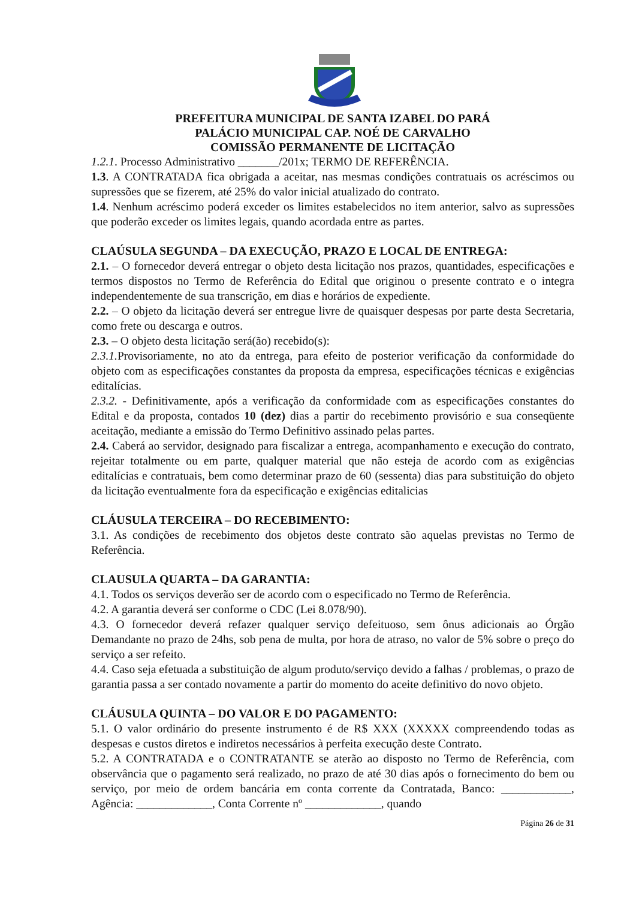PREFEITURA MUNICIPAL DE SANTA IZABEL DO PARÁ
PALÁCIO MUNICIPAL CAP. NOÉ DE CARVALHO
COMISSÃO PERMANENTE DE LICITAÇÃO
1.2.1. Processo Administrativo _______/201x; TERMO DE REFERÊNCIA.
1.3. A CONTRATADA fica obrigada a aceitar, nas mesmas condições contratuais os acréscimos ou supressões que se fizerem, até 25% do valor inicial atualizado do contrato.
1.4. Nenhum acréscimo poderá exceder os limites estabelecidos no item anterior, salvo as supressões que poderão exceder os limites legais, quando acordada entre as partes.
CLAÚSULA SEGUNDA – DA EXECUÇÃO, PRAZO E LOCAL DE ENTREGA:
2.1. – O fornecedor deverá entregar o objeto desta licitação nos prazos, quantidades, especificações e termos dispostos no Termo de Referência do Edital que originou o presente contrato e o integra independentemente de sua transcrição, em dias e horários de expediente.
2.2. – O objeto da licitação deverá ser entregue livre de quaisquer despesas por parte desta Secretaria, como frete ou descarga e outros.
2.3. – O objeto desta licitação será(ão) recebido(s):
2.3.1. Provisoriamente, no ato da entrega, para efeito de posterior verificação da conformidade do objeto com as especificações constantes da proposta da empresa, especificações técnicas e exigências editalícias.
2.3.2. - Definitivamente, após a verificação da conformidade com as especificações constantes do Edital e da proposta, contados 10 (dez) dias a partir do recebimento provisório e sua conseqüente aceitação, mediante a emissão do Termo Definitivo assinado pelas partes.
2.4. Caberá ao servidor, designado para fiscalizar a entrega, acompanhamento e execução do contrato, rejeitar totalmente ou em parte, qualquer material que não esteja de acordo com as exigências editalícias e contratuais, bem como determinar prazo de 60 (sessenta) dias para substituição do objeto da licitação eventualmente fora da especificação e exigências editalicias
CLÁUSULA TERCEIRA – DO RECEBIMENTO:
3.1. As condições de recebimento dos objetos deste contrato são aquelas previstas no Termo de Referência.
CLAUSULA QUARTA – DA GARANTIA:
4.1. Todos os serviços deverão ser de acordo com o especificado no Termo de Referência.
4.2. A garantia deverá ser conforme o CDC (Lei 8.078/90).
4.3. O fornecedor deverá refazer qualquer serviço defeituoso, sem ônus adicionais ao Órgão Demandante no prazo de 24hs, sob pena de multa, por hora de atraso, no valor de 5% sobre o preço do serviço a ser refeito.
4.4. Caso seja efetuada a substituição de algum produto/serviço devido a falhas / problemas, o prazo de garantia passa a ser contado novamente a partir do momento do aceite definitivo do novo objeto.
CLÁUSULA QUINTA – DO VALOR E DO PAGAMENTO:
5.1. O valor ordinário do presente instrumento é de R$ XXX (XXXXX compreendendo todas as despesas e custos diretos e indiretos necessários à perfeita execução deste Contrato.
5.2. A CONTRATADA e o CONTRATANTE se aterão ao disposto no Termo de Referência, com observância que o pagamento será realizado, no prazo de até 30 dias após o fornecimento do bem ou serviço, por meio de ordem bancária em conta corrente da Contratada, Banco: ____________, Agência: _____________, Conta Corrente nº _____________, quando
Página 26 de 31